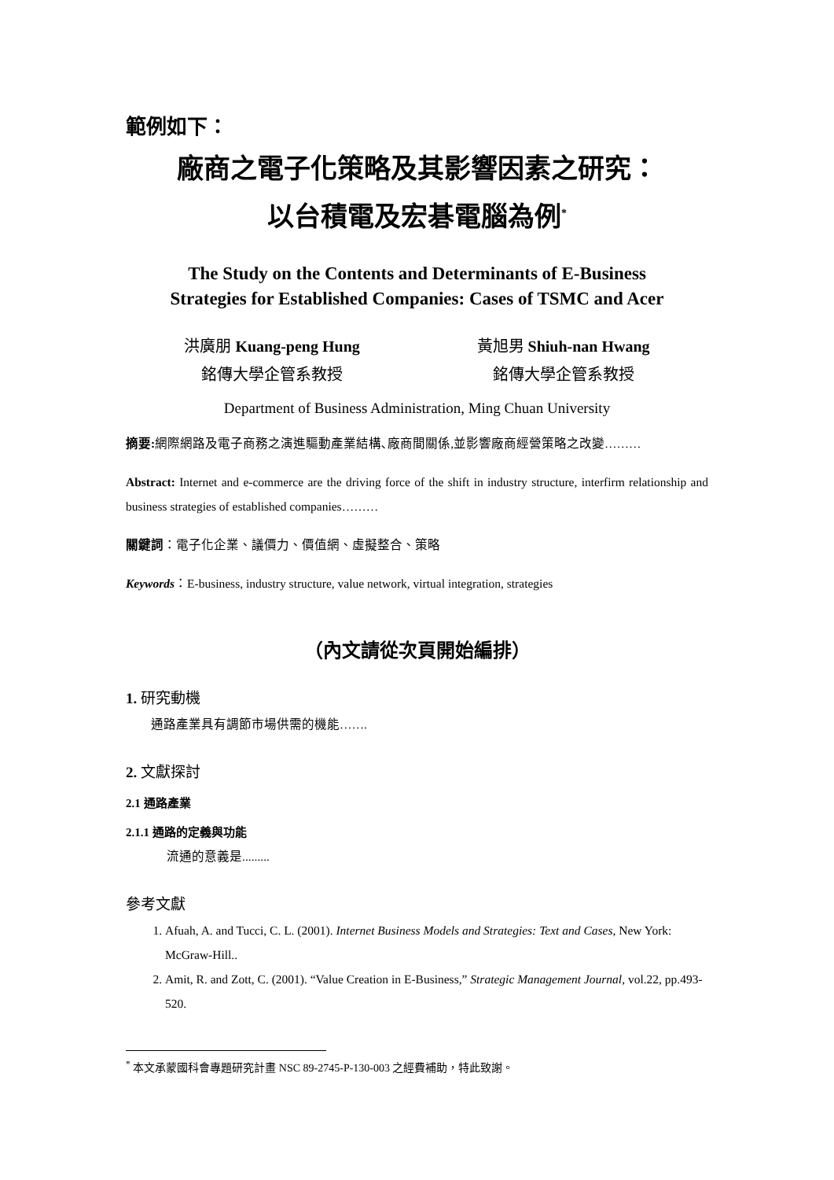範例如下：
廠商之電子化策略及其影響因素之研究：
以台積電及宏碁電腦為例<sup>*</sup>
The Study on the Contents and Determinants of E-Business
Strategies for Established Companies: Cases of TSMC and Acer
洪廣朋 Kuang-peng Hung
銘傳大學企管系教授
黃旭男 Shiuh-nan Hwang
銘傳大學企管系教授
Department of Business Administration, Ming Chuan University
摘要: 網際網路及電子商務之演進驅動產業結構､廠商間關係,並影響廠商經營策略之改變………
Abstract: Internet and e-commerce are the driving force of the shift in industry structure, interfirm relationship and business strategies of established companies………
關鍵詞：電子化企業、議價力、價值網、虛擬整合、策略
Keywords：E-business, industry structure, value network, virtual integration, strategies
（內文請從次頁開始編排）
1. 研究動機
通路產業具有調節市場供需的機能…….
2. 文獻探討
2.1 通路產業
2.1.1 通路的定義與功能
流通的意義是.........
參考文獻
1. Afuah, A. and Tucci, C. L. (2001). Internet Business Models and Strategies: Text and Cases, New York: McGraw-Hill..
2. Amit, R. and Zott, C. (2001). “Value Creation in E-Business,” Strategic Management Journal, vol.22, pp.493-520.
<sup>*</sup> 本文承蒙國科會專題研究計畫 NSC 89-2745-P-130-003 之經費補助，特此致謝。